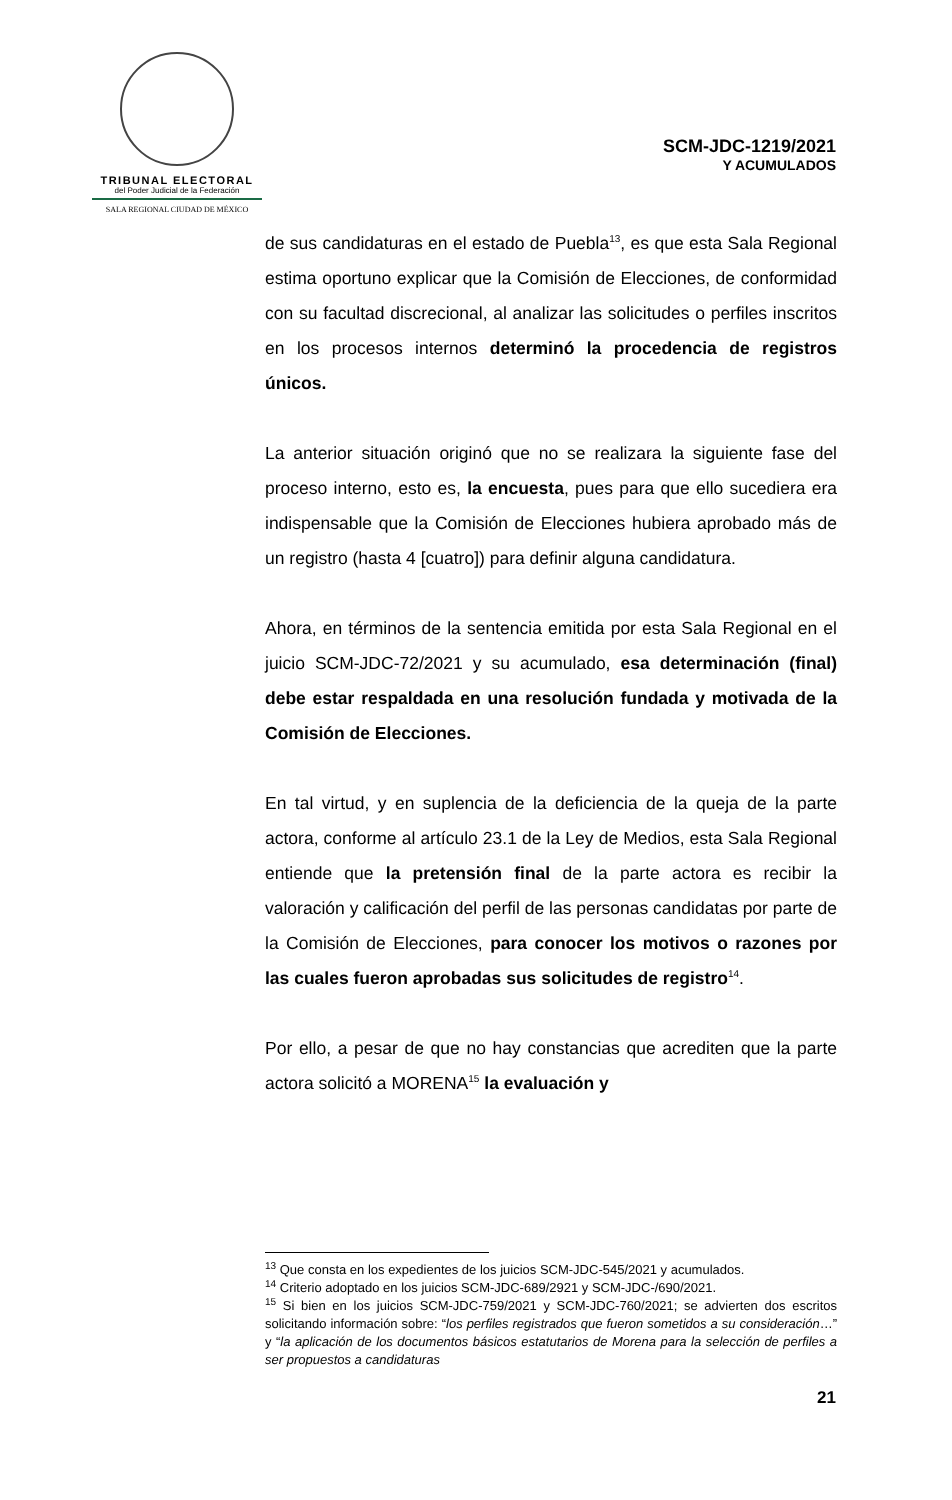TRIBUNAL ELECTORAL
del Poder Judicial de la Federación
SALA REGIONAL CIUDAD DE MÉXICO
SCM-JDC-1219/2021
Y ACUMULADOS
de sus candidaturas en el estado de Puebla<sup>13</sup>, es que esta Sala Regional estima oportuno explicar que la Comisión de Elecciones, de conformidad con su facultad discrecional, al analizar las solicitudes o perfiles inscritos en los procesos internos determinó la procedencia de registros únicos.
La anterior situación originó que no se realizara la siguiente fase del proceso interno, esto es, la encuesta, pues para que ello sucediera era indispensable que la Comisión de Elecciones hubiera aprobado más de un registro (hasta 4 [cuatro]) para definir alguna candidatura.
Ahora, en términos de la sentencia emitida por esta Sala Regional en el juicio SCM-JDC-72/2021 y su acumulado, esa determinación (final) debe estar respaldada en una resolución fundada y motivada de la Comisión de Elecciones.
En tal virtud, y en suplencia de la deficiencia de la queja de la parte actora, conforme al artículo 23.1 de la Ley de Medios, esta Sala Regional entiende que la pretensión final de la parte actora es recibir la valoración y calificación del perfil de las personas candidatas por parte de la Comisión de Elecciones, para conocer los motivos o razones por las cuales fueron aprobadas sus solicitudes de registro<sup>14</sup>.
Por ello, a pesar de que no hay constancias que acrediten que la parte actora solicitó a MORENA<sup>15</sup> la evaluación y
<sup>13</sup> Que consta en los expedientes de los juicios SCM-JDC-545/2021 y acumulados.
<sup>14</sup> Criterio adoptado en los juicios SCM-JDC-689/2921 y SCM-JDC-/690/2021.
<sup>15</sup> Si bien en los juicios SCM-JDC-759/2021 y SCM-JDC-760/2021; se advierten dos escritos solicitando información sobre: “los perfiles registrados que fueron sometidos a su consideración…” y “la aplicación de los documentos básicos estatutarios de Morena para la selección de perfiles a ser propuestos a candidaturas
21